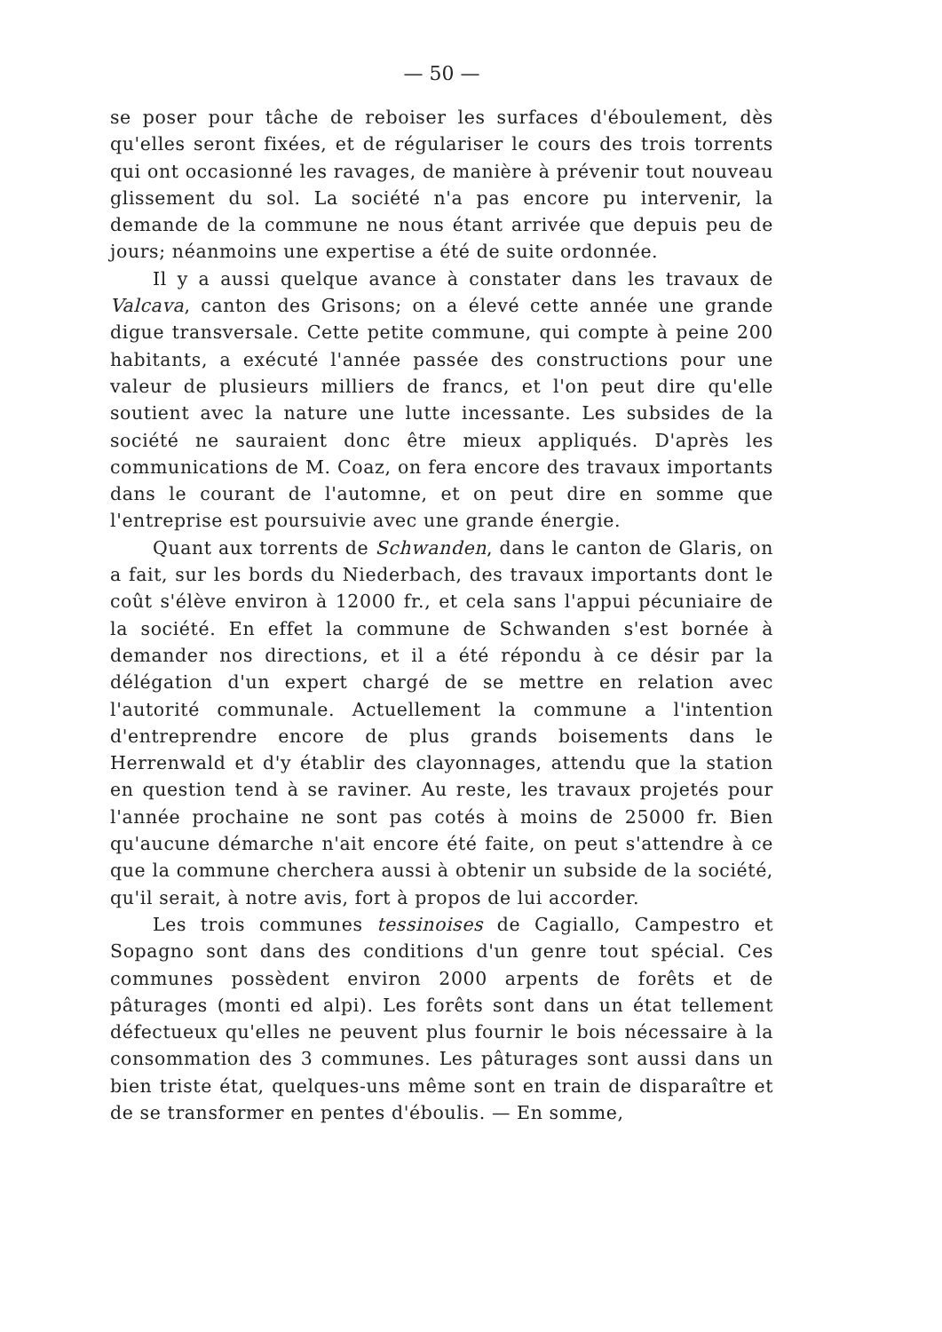— 50 —
se poser pour tâche de reboiser les surfaces d'éboulement, dès qu'elles seront fixées, et de régulariser le cours des trois torrents qui ont occasionné les ravages, de manière à prévenir tout nouveau glissement du sol. La société n'a pas encore pu intervenir, la demande de la commune ne nous étant arrivée que depuis peu de jours; néanmoins une expertise a été de suite ordonnée.
Il y a aussi quelque avance à constater dans les travaux de Valcava, canton des Grisons; on a élevé cette année une grande digue transversale. Cette petite commune, qui compte à peine 200 habitants, a exécuté l'année passée des constructions pour une valeur de plusieurs milliers de francs, et l'on peut dire qu'elle soutient avec la nature une lutte incessante. Les subsides de la société ne sauraient donc être mieux appliqués. D'après les communications de M. Coaz, on fera encore des travaux importants dans le courant de l'automne, et on peut dire en somme que l'entreprise est poursuivie avec une grande énergie.
Quant aux torrents de Schwanden, dans le canton de Glaris, on a fait, sur les bords du Niederbach, des travaux importants dont le coût s'élève environ à 12000 fr., et cela sans l'appui pécuniaire de la société. En effet la commune de Schwanden s'est bornée à demander nos directions, et il a été répondu à ce désir par la délégation d'un expert chargé de se mettre en relation avec l'autorité communale. Actuellement la commune a l'intention d'entreprendre encore de plus grands boisements dans le Herrenwald et d'y établir des clayonnages, attendu que la station en question tend à se raviner. Au reste, les travaux projetés pour l'année prochaine ne sont pas cotés à moins de 25000 fr. Bien qu'aucune démarche n'ait encore été faite, on peut s'attendre à ce que la commune cherchera aussi à obtenir un subside de la société, qu'il serait, à notre avis, fort à propos de lui accorder.
Les trois communes tessinoises de Cagiallo, Campestro et Sopagno sont dans des conditions d'un genre tout spécial. Ces communes possèdent environ 2000 arpents de forêts et de pâturages (monti ed alpi). Les forêts sont dans un état tellement défectueux qu'elles ne peuvent plus fournir le bois nécessaire à la consommation des 3 communes. Les pâturages sont aussi dans un bien triste état, quelques-uns même sont en train de disparaître et de se transformer en pentes d'éboulis. — En somme,